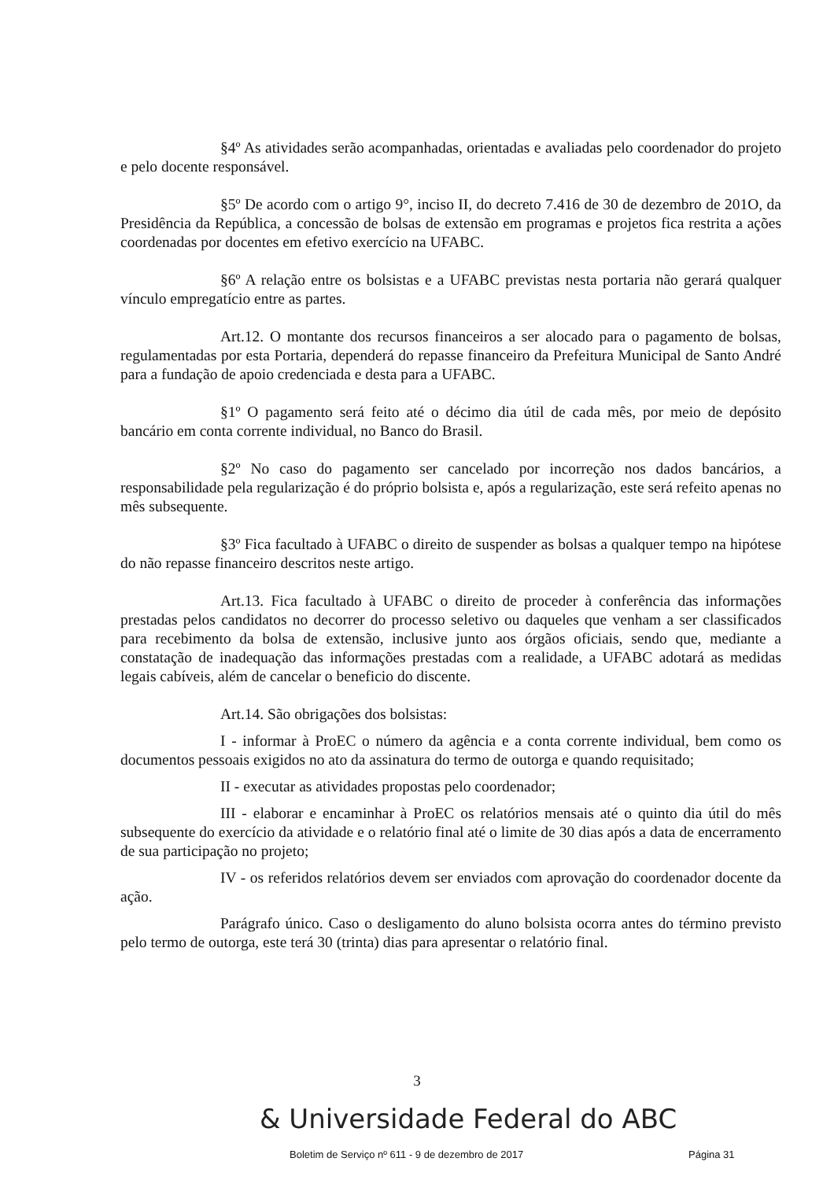§4º As atividades serão acompanhadas, orientadas e avaliadas pelo coordenador do projeto e pelo docente responsável.
§5º De acordo com o artigo 9°, inciso II, do decreto 7.416 de 30 de dezembro de 201O, da Presidência da República, a concessão de bolsas de extensão em programas e projetos fica restrita a ações coordenadas por docentes em efetivo exercício na UFABC.
§6º A relação entre os bolsistas e a UFABC previstas nesta portaria não gerará qualquer vínculo empregatício entre as partes.
Art.12. O montante dos recursos financeiros a ser alocado para o pagamento de bolsas, regulamentadas por esta Portaria, dependerá do repasse financeiro da Prefeitura Municipal de Santo André para a fundação de apoio credenciada e desta para a UFABC.
§1º O pagamento será feito até o décimo dia útil de cada mês, por meio de depósito bancário em conta corrente individual, no Banco do Brasil.
§2º No caso do pagamento ser cancelado por incorreção nos dados bancários, a responsabilidade pela regularização é do próprio bolsista e, após a regularização, este será refeito apenas no mês subsequente.
§3º Fica facultado à UFABC o direito de suspender as bolsas a qualquer tempo na hipótese do não repasse financeiro descritos neste artigo.
Art.13. Fica facultado à UFABC o direito de proceder à conferência das informações prestadas pelos candidatos no decorrer do processo seletivo ou daqueles que venham a ser classificados para recebimento da bolsa de extensão, inclusive junto aos órgãos oficiais, sendo que, mediante a constatação de inadequação das informações prestadas com a realidade, a UFABC adotará as medidas legais cabíveis, além de cancelar o beneficio do discente.
Art.14. São obrigações dos bolsistas:
I - informar à ProEC o número da agência e a conta corrente individual, bem como os documentos pessoais exigidos no ato da assinatura do termo de outorga e quando requisitado;
II - executar as atividades propostas pelo coordenador;
III - elaborar e encaminhar à ProEC os relatórios mensais até o quinto dia útil do mês subsequente do exercício da atividade e o relatório final até o limite de 30 dias após a data de encerramento de sua participação no projeto;
IV - os referidos relatórios devem ser enviados com aprovação do coordenador docente da ação.
Parágrafo único. Caso o desligamento do aluno bolsista ocorra antes do término previsto pelo termo de outorga, este terá 30 (trinta) dias para apresentar o relatório final.
3
& Universidade Federal do ABC
Boletim de Serviço nº 611 - 9 de dezembro de 2017
Página 31